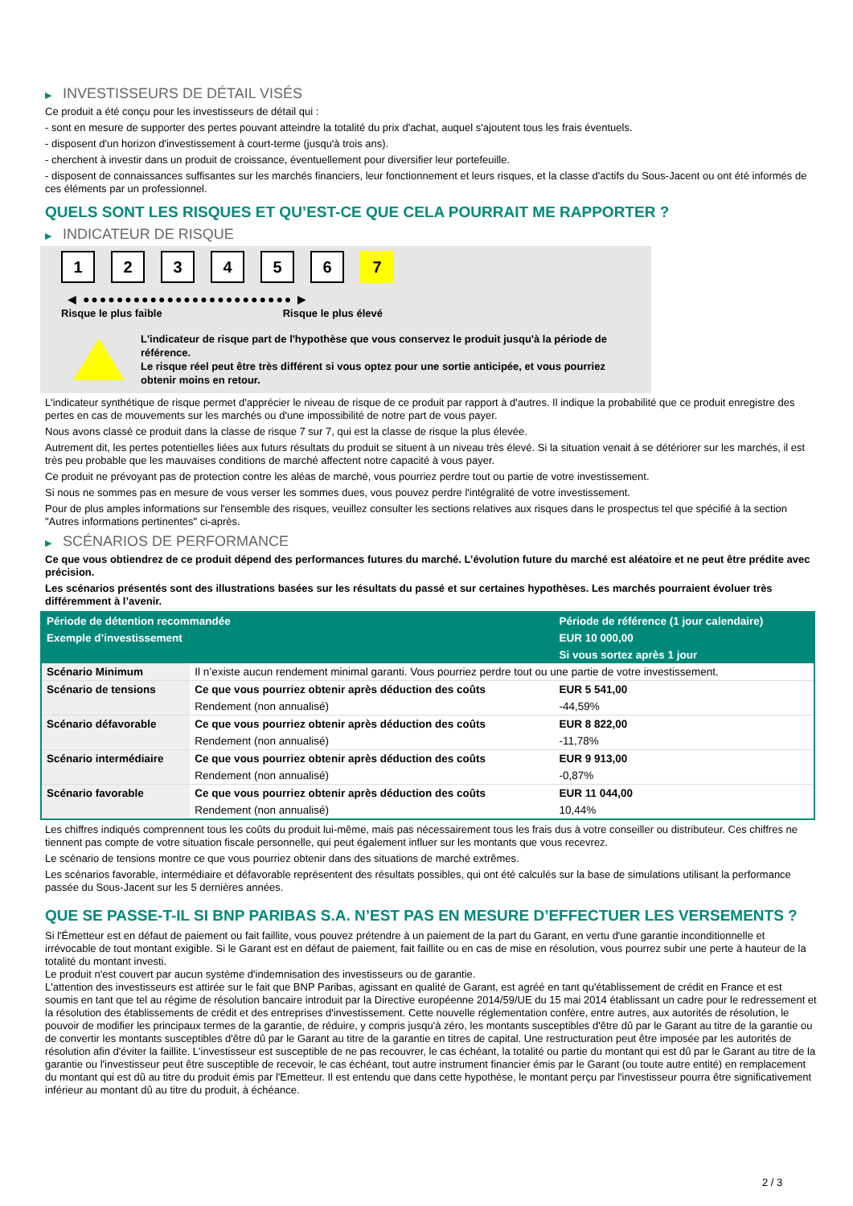▶ INVESTISSEURS DE DÉTAIL VISÉS
Ce produit a été conçu pour les investisseurs de détail qui :
- sont en mesure de supporter des pertes pouvant atteindre la totalité du prix d'achat, auquel s'ajoutent tous les frais éventuels.
- disposent d'un horizon d'investissement à court-terme (jusqu'à trois ans).
- cherchent à investir dans un produit de croissance, éventuellement pour diversifier leur portefeuille.
- disposent de connaissances suffisantes sur les marchés financiers, leur fonctionnement et leurs risques, et la classe d'actifs du Sous-Jacent ou ont été informés de ces éléments par un professionnel.
QUELS SONT LES RISQUES ET QU’EST-CE QUE CELA POURRAIT ME RAPPORTER ?
▶ INDICATEUR DE RISQUE
1 2 3 4 5 6 7
◀ ●●●●●●●●●●●●●●●●●●●●●●●●● ▶
Risque le plus faible Risque le plus élevé
L'indicateur de risque part de l'hypothèse que vous conservez le produit jusqu'à la période de référence.
Le risque réel peut être très différent si vous optez pour une sortie anticipée, et vous pourriez obtenir moins en retour.
L'indicateur synthétique de risque permet d'apprécier le niveau de risque de ce produit par rapport à d'autres. Il indique la probabilité que ce produit enregistre des pertes en cas de mouvements sur les marchés ou d'une impossibilité de notre part de vous payer.
Nous avons classé ce produit dans la classe de risque 7 sur 7, qui est la classe de risque la plus élevée.
Autrement dit, les pertes potentielles liées aux futurs résultats du produit se situent à un niveau très élevé. Si la situation venait à se détériorer sur les marchés, il est très peu probable que les mauvaises conditions de marché affectent notre capacité à vous payer.
Ce produit ne prévoyant pas de protection contre les aléas de marché, vous pourriez perdre tout ou partie de votre investissement.
Si nous ne sommes pas en mesure de vous verser les sommes dues, vous pouvez perdre l'intégralité de votre investissement.
Pour de plus amples informations sur l'ensemble des risques, veuillez consulter les sections relatives aux risques dans le prospectus tel que spécifié à la section "Autres informations pertinentes" ci-après.
▶ SCÉNARIOS DE PERFORMANCE
Ce que vous obtiendrez de ce produit dépend des performances futures du marché. L’évolution future du marché est aléatoire et ne peut être prédite avec précision.
Les scénarios présentés sont des illustrations basées sur les résultats du passé et sur certaines hypothèses. Les marchés pourraient évoluer très différemment à l’avenir.
| Période de détention recommandée | | Période de référence (1 jour calendaire) |
| --- | --- | --- |
| Exemple d’investissement | | EUR 10 000,00 |
| | | Si vous sortez après 1 jour |
| Scénario Minimum | Il n’existe aucun rendement minimal garanti. Vous pourriez perdre tout ou une partie de votre investissement. | |
| Scénario de tensions | Ce que vous pourriez obtenir après déduction des coûts | EUR 5 541,00 |
| | Rendement (non annualisé) | -44,59% |
| Scénario défavorable | Ce que vous pourriez obtenir après déduction des coûts | EUR 8 822,00 |
| | Rendement (non annualisé) | -11,78% |
| Scénario intermédiaire | Ce que vous pourriez obtenir après déduction des coûts | EUR 9 913,00 |
| | Rendement (non annualisé) | -0,87% |
| Scénario favorable | Ce que vous pourriez obtenir après déduction des coûts | EUR 11 044,00 |
| | Rendement (non annualisé) | 10,44% |
Les chiffres indiqués comprennent tous les coûts du produit lui-même, mais pas nécessairement tous les frais dus à votre conseiller ou distributeur. Ces chiffres ne tiennent pas compte de votre situation fiscale personnelle, qui peut également influer sur les montants que vous recevrez.
Le scénario de tensions montre ce que vous pourriez obtenir dans des situations de marché extrêmes.
Les scénarios favorable, intermédiaire et défavorable représentent des résultats possibles, qui ont été calculés sur la base de simulations utilisant la performance passée du Sous-Jacent sur les 5 dernières années.
QUE SE PASSE-T-IL SI BNP PARIBAS S.A. N’EST PAS EN MESURE D’EFFECTUER LES VERSEMENTS ?
Si l'Émetteur est en défaut de paiement ou fait faillite, vous pouvez prétendre à un paiement de la part du Garant, en vertu d'une garantie inconditionnelle et irrévocable de tout montant exigible. Si le Garant est en défaut de paiement, fait faillite ou en cas de mise en résolution, vous pourrez subir une perte à hauteur de la totalité du montant investi.
Le produit n'est couvert par aucun système d'indemnisation des investisseurs ou de garantie.
L'attention des investisseurs est attirée sur le fait que BNP Paribas, agissant en qualité de Garant, est agréé en tant qu'établissement de crédit en France et est soumis en tant que tel au régime de résolution bancaire introduit par la Directive européenne 2014/59/UE du 15 mai 2014 établissant un cadre pour le redressement et la résolution des établissements de crédit et des entreprises d'investissement. Cette nouvelle réglementation confère, entre autres, aux autorités de résolution, le pouvoir de modifier les principaux termes de la garantie, de réduire, y compris jusqu'à zéro, les montants susceptibles d'être dû par le Garant au titre de la garantie ou de convertir les montants susceptibles d'être dû par le Garant au titre de la garantie en titres de capital. Une restructuration peut être imposée par les autorités de résolution afin d'éviter la faillite. L'investisseur est susceptible de ne pas recouvrer, le cas échéant, la totalité ou partie du montant qui est dû par le Garant au titre de la garantie ou l'investisseur peut être susceptible de recevoir, le cas échéant, tout autre instrument financier émis par le Garant (ou toute autre entité) en remplacement du montant qui est dû au titre du produit émis par l'Emetteur. Il est entendu que dans cette hypothèse, le montant perçu par l'investisseur pourra être significativement inférieur au montant dû au titre du produit, à échéance.
2 / 3